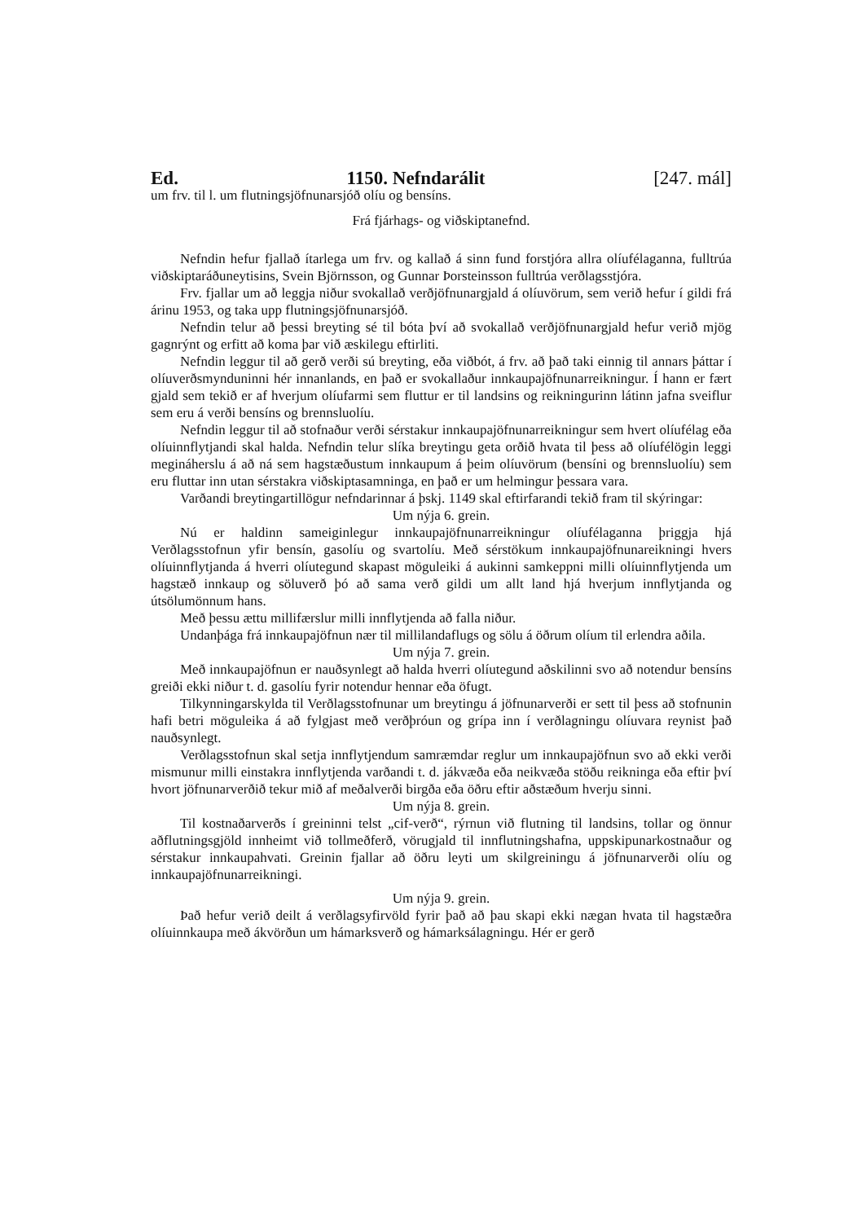Ed. 1150. Nefndarálit [247. mál]
um frv. til l. um flutningsjöfnunarsjóð olíu og bensíns.
Frá fjárhags- og viðskiptanefnd.
Nefndin hefur fjallað ítarlega um frv. og kallað á sinn fund forstjóra allra olíufélaganna, fulltrúa viðskiptaráðuneytisins, Svein Björnsson, og Gunnar Þorsteinsson fulltrúa verðlagsstjóra.
Frv. fjallar um að leggja niður svokallað verðjöfnunargjald á olíuvörum, sem verið hefur í gildi frá árinu 1953, og taka upp flutningsjöfnunarsjóð.
Nefndin telur að þessi breyting sé til bóta því að svokallað verðjöfnunargjald hefur verið mjög gagnrýnt og erfitt að koma þar við æskilegu eftirliti.
Nefndin leggur til að gerð verði sú breyting, eða viðbót, á frv. að það taki einnig til annars þáttar í olíuverðsmynduninni hér innanlands, en það er svokallaður innkaupajöfnunarreikningur. Í hann er fært gjald sem tekið er af hverjum olíufarmi sem fluttur er til landsins og reikningurinn látinn jafna sveiflur sem eru á verði bensíns og brennsluolíu.
Nefndin leggur til að stofnaður verði sérstakur innkaupajöfnunarreikningur sem hvert olíufélag eða olíuinnflytjandi skal halda. Nefndin telur slíka breytingu geta orðið hvata til þess að olíufélögin leggi megináherslu á að ná sem hagstæðustum innkaupum á þeim olíuvörum (bensíni og brennsluolíu) sem eru fluttar inn utan sérstakra viðskiptasamninga, en það er um helmingur þessara vara.
Varðandi breytingartillögur nefndarinnar á þskj. 1149 skal eftirfarandi tekið fram til skýringar:
Um nýja 6. grein.
Nú er haldinn sameiginlegur innkaupajöfnunarreikningur olíufélaganna þriggja hjá Verðlagsstofnun yfir bensín, gasolíu og svartolíu. Með sérstökum innkaupajöfnunareikningi hvers olíuinnflytjanda á hverri olíutegund skapast möguleiki á aukinni samkeppni milli olíuinnflytjenda um hagstæð innkaup og söluverð þó að sama verð gildi um allt land hjá hverjum innflytjanda og útsölumönnum hans.
Með þessu ættu millifærslur milli innflytjenda að falla niður.
Undanþága frá innkaupajöfnun nær til millilandaflugs og sölu á öðrum olíum til erlendra aðila.
Um nýja 7. grein.
Með innkaupajöfnun er nauðsynlegt að halda hverri olíutegund aðskilinni svo að notendur bensíns greiði ekki niður t. d. gasolíu fyrir notendur hennar eða öfugt.
Tilkynningarskylda til Verðlagsstofnunar um breytingu á jöfnunarverði er sett til þess að stofnunin hafi betri möguleika á að fylgjast með verðþróun og grípa inn í verðlagningu olíuvara reynist það nauðsynlegt.
Verðlagsstofnun skal setja innflytjendum samræmdar reglur um innkaupajöfnun svo að ekki verði mismunur milli einstakra innflytjenda varðandi t. d. jákvæða eða neikvæða stöðu reikninga eða eftir því hvort jöfnunarverðið tekur mið af meðalverði birgða eða öðru eftir aðstæðum hverju sinni.
Um nýja 8. grein.
Til kostnaðarverðs í greininni telst „cif-verð“, rýrnun við flutning til landsins, tollar og önnur aðflutningsgjöld innheimt við tollmeðferð, vörugjald til innflutningshafna, uppskipunarkostnaður og sérstakur innkaupahvati. Greinin fjallar að öðru leyti um skilgreiningu á jöfnunarverði olíu og innkaupajöfnunarreikningi.
Um nýja 9. grein.
Það hefur verið deilt á verðlagsyfirvöld fyrir það að þau skapi ekki nægan hvata til hagstæðra olíuinnkaupa með ákvörðun um hámarksverð og hámarksálagningu. Hér er gerð